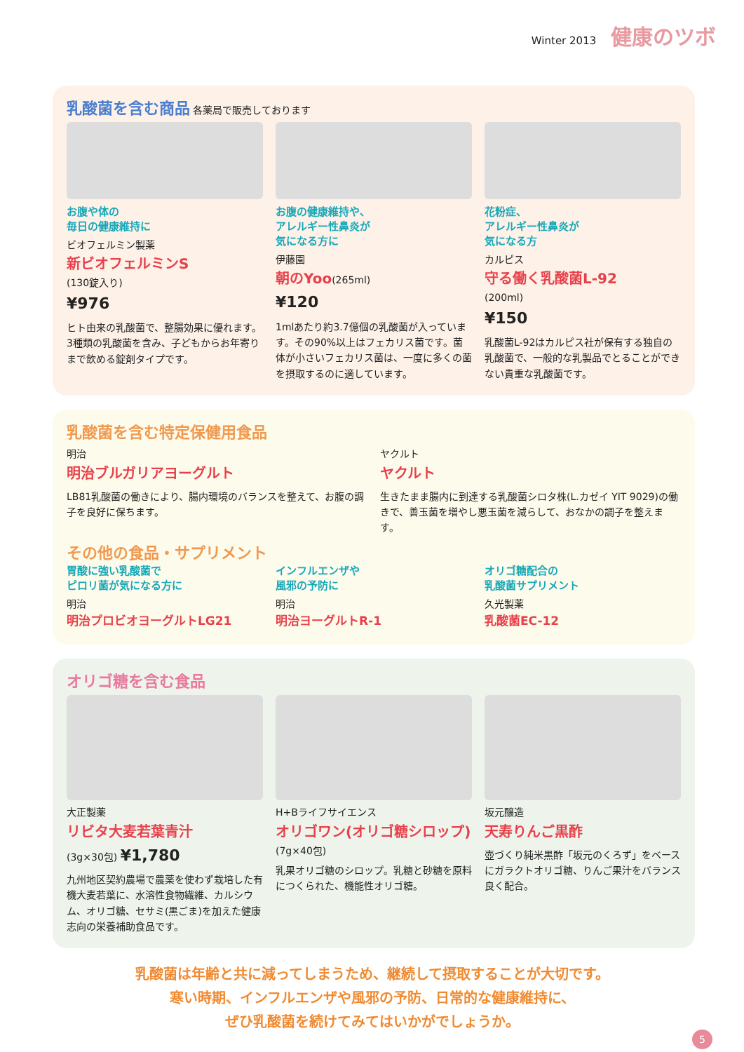Winter 2013 健康のツボ
乳酸菌を含む商品 各薬局で販売しております
お腹や体の
毎日の健康維持に
ビオフェルミン製薬
新ビオフェルミンS
(130錠入り)
¥976
ヒト由来の乳酸菌で、整腸効果に優れます。3種類の乳酸菌を含み、子どもからお年寄りまで飲める錠剤タイプです。
お腹の健康維持や、
アレルギー性鼻炎が
気になる方に
伊藤園
朝のYoo(265ml)
¥120
1mlあたり約3.7億個の乳酸菌が入っています。その90%以上はフェカリス菌です。菌体が小さいフェカリス菌は、一度に多くの菌を摂取するのに適しています。
花粉症、
アレルギー性鼻炎が
気になる方
カルピス
守る働く乳酸菌L-92
(200ml)
¥150
乳酸菌L-92はカルピス社が保有する独自の乳酸菌で、一般的な乳製品でとることができない貴重な乳酸菌です。
乳酸菌を含む特定保健用食品
明治
明治ブルガリアヨーグルト
LB81乳酸菌の働きにより、腸内環境のバランスを整えて、お腹の調子を良好に保ちます。
ヤクルト
ヤクルト
生きたまま腸内に到達する乳酸菌シロタ株(L.カゼイ YIT 9029)の働きで、善玉菌を増やし悪玉菌を減らして、おなかの調子を整えます。
その他の食品・サプリメント
胃酸に強い乳酸菌で
ピロリ菌が気になる方に
明治
明治プロビオヨーグルトLG21
インフルエンザや
風邪の予防に
明治
明治ヨーグルトR-1
オリゴ糖配合の
乳酸菌サプリメント
久光製薬
乳酸菌EC-12
オリゴ糖を含む食品
大正製薬
リビタ大麦若葉青汁
(3g×30包) ¥1,780
九州地区契約農場で農薬を使わず栽培した有機大麦若葉に、水溶性食物繊維、カルシウム、オリゴ糖、セサミ(黒ごま)を加えた健康志向の栄養補助食品です。
H+Bライフサイエンス
オリゴワン(オリゴ糖シロップ)
(7g×40包)
乳果オリゴ糖のシロップ。乳糖と砂糖を原料につくられた、機能性オリゴ糖。
坂元醸造
天寿りんご黒酢
壺づくり純米黒酢「坂元のくろず」をベースにガラクトオリゴ糖、りんご果汁をバランス良く配合。
乳酸菌は年齢と共に減ってしまうため、継続して摂取することが大切です。
寒い時期、インフルエンザや風邪の予防、日常的な健康維持に、
ぜひ乳酸菌を続けてみてはいかがでしょうか。
5